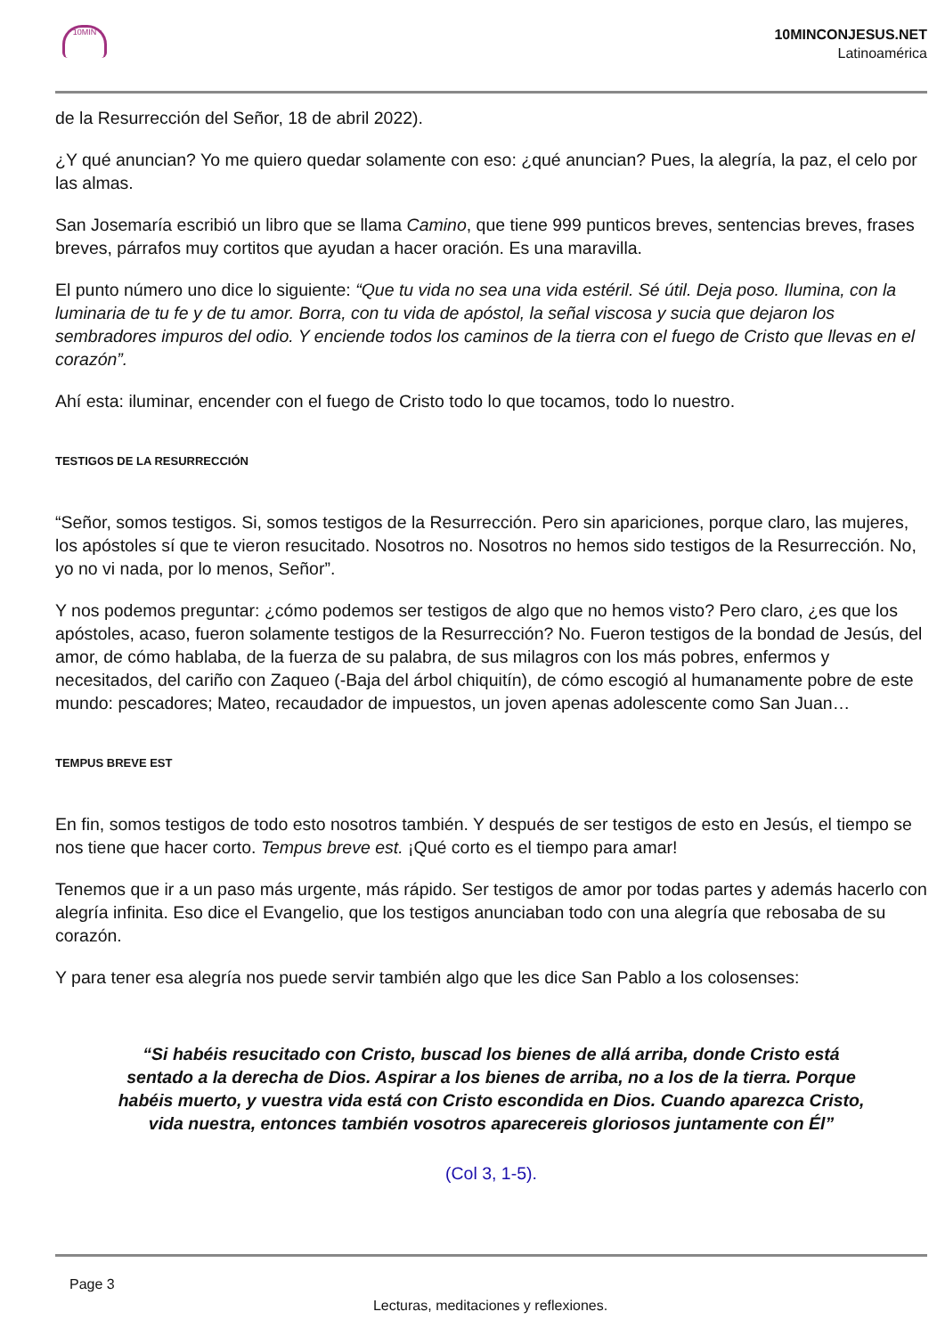10MIN
10MINCONJESUS.NET
Latinoamérica
de la Resurrección del Señor, 18 de abril 2022).
¿Y qué anuncian? Yo me quiero quedar solamente con eso: ¿qué anuncian? Pues, la alegría, la paz, el celo por las almas.
San Josemaría escribió un libro que se llama Camino, que tiene 999 punticos breves, sentencias breves, frases breves, párrafos muy cortitos que ayudan a hacer oración. Es una maravilla.
El punto número uno dice lo siguiente: “Que tu vida no sea una vida estéril. Sé útil. Deja poso. Ilumina, con la luminaria de tu fe y de tu amor. Borra, con tu vida de apóstol, la señal viscosa y sucia que dejaron los sembradores impuros del odio. Y enciende todos los caminos de la tierra con el fuego de Cristo que llevas en el corazón”.
Ahí esta: iluminar, encender con el fuego de Cristo todo lo que tocamos, todo lo nuestro.
TESTIGOS DE LA RESURRECCIÓN
“Señor, somos testigos. Si, somos testigos de la Resurrección. Pero sin apariciones, porque claro, las mujeres, los apóstoles sí que te vieron resucitado. Nosotros no. Nosotros no hemos sido testigos de la Resurrección. No, yo no vi nada, por lo menos, Señor”.
Y nos podemos preguntar: ¿cómo podemos ser testigos de algo que no hemos visto? Pero claro, ¿es que los apóstoles, acaso, fueron solamente testigos de la Resurrección? No. Fueron testigos de la bondad de Jesús, del amor, de cómo hablaba, de la fuerza de su palabra, de sus milagros con los más pobres, enfermos y necesitados, del cariño con Zaqueo (-Baja del árbol chiquitín), de cómo escogió al humanamente pobre de este mundo: pescadores; Mateo, recaudador de impuestos, un joven apenas adolescente como San Juan…
TEMPUS BREVE EST
En fin, somos testigos de todo esto nosotros también. Y después de ser testigos de esto en Jesús, el tiempo se nos tiene que hacer corto. Tempus breve est. ¡Qué corto es el tiempo para amar!
Tenemos que ir a un paso más urgente, más rápido. Ser testigos de amor por todas partes y además hacerlo con alegría infinita. Eso dice el Evangelio, que los testigos anunciaban todo con una alegría que rebosaba de su corazón.
Y para tener esa alegría nos puede servir también algo que les dice San Pablo a los colosenses:
“Si habéis resucitado con Cristo, buscad los bienes de allá arriba, donde Cristo está sentado a la derecha de Dios. Aspirar a los bienes de arriba, no a los de la tierra. Porque habéis muerto, y vuestra vida está con Cristo escondida en Dios. Cuando aparezca Cristo, vida nuestra, entonces también vosotros aparecereis gloriosos juntamente con Él”
(Col 3, 1-5).
Page 3
Lecturas, meditaciones y reflexiones.